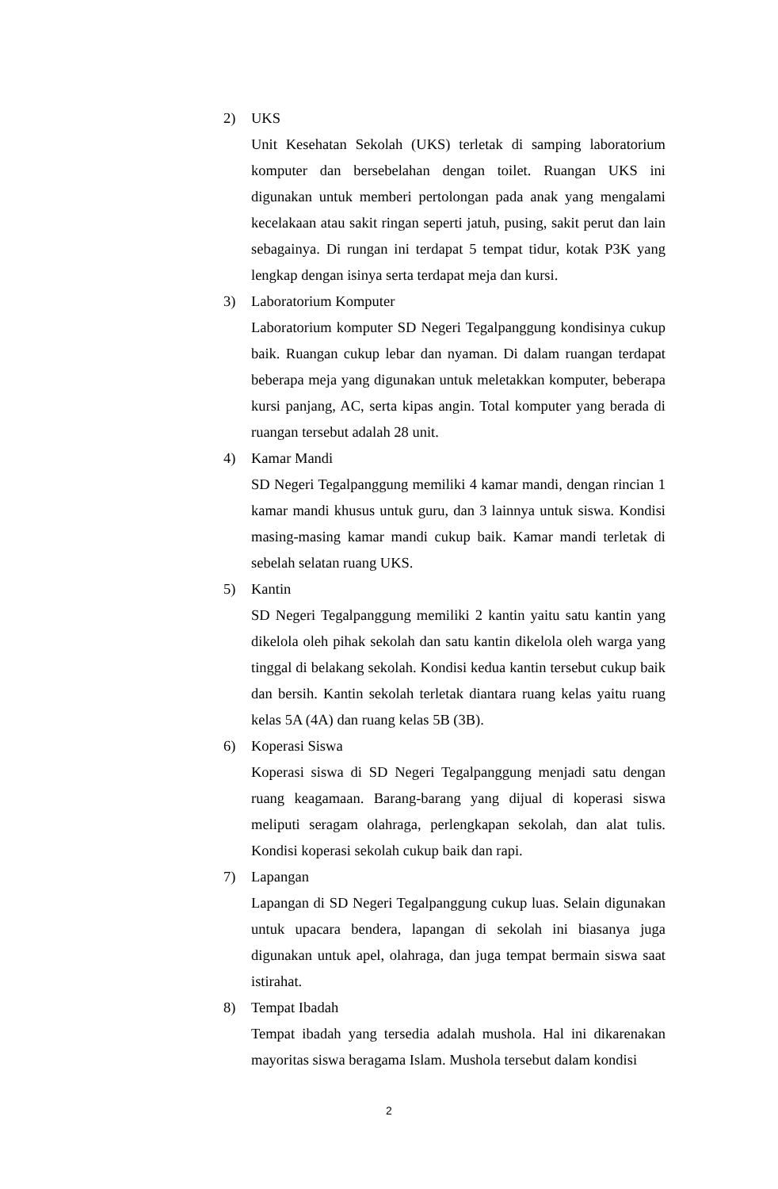2) UKS
Unit Kesehatan Sekolah (UKS) terletak di samping laboratorium komputer dan bersebelahan dengan toilet. Ruangan UKS ini digunakan untuk memberi pertolongan pada anak yang mengalami kecelakaan atau sakit ringan seperti jatuh, pusing, sakit perut dan lain sebagainya. Di rungan ini terdapat 5 tempat tidur, kotak P3K yang lengkap dengan isinya serta terdapat meja dan kursi.
3) Laboratorium Komputer
Laboratorium komputer SD Negeri Tegalpanggung kondisinya cukup baik. Ruangan cukup lebar dan nyaman. Di dalam ruangan terdapat beberapa meja yang digunakan untuk meletakkan komputer, beberapa kursi panjang, AC, serta kipas angin. Total komputer yang berada di ruangan tersebut adalah 28 unit.
4) Kamar Mandi
SD Negeri Tegalpanggung memiliki 4 kamar mandi, dengan rincian 1 kamar mandi khusus untuk guru, dan 3 lainnya untuk siswa. Kondisi masing-masing kamar mandi cukup baik. Kamar mandi terletak di sebelah selatan ruang UKS.
5) Kantin
SD Negeri Tegalpanggung memiliki 2 kantin yaitu satu kantin yang dikelola oleh pihak sekolah dan satu kantin dikelola oleh warga yang tinggal di belakang sekolah. Kondisi kedua kantin tersebut cukup baik dan bersih. Kantin sekolah terletak diantara ruang kelas yaitu ruang kelas 5A (4A) dan ruang kelas 5B (3B).
6) Koperasi Siswa
Koperasi siswa di SD Negeri Tegalpanggung menjadi satu dengan ruang keagamaan. Barang-barang yang dijual di koperasi siswa meliputi seragam olahraga, perlengkapan sekolah, dan alat tulis. Kondisi koperasi sekolah cukup baik dan rapi.
7) Lapangan
Lapangan di SD Negeri Tegalpanggung cukup luas. Selain digunakan untuk upacara bendera, lapangan di sekolah ini biasanya juga digunakan untuk apel, olahraga, dan juga tempat bermain siswa saat istirahat.
8) Tempat Ibadah
Tempat ibadah yang tersedia adalah mushola. Hal ini dikarenakan mayoritas siswa beragama Islam. Mushola tersebut dalam kondisi
2